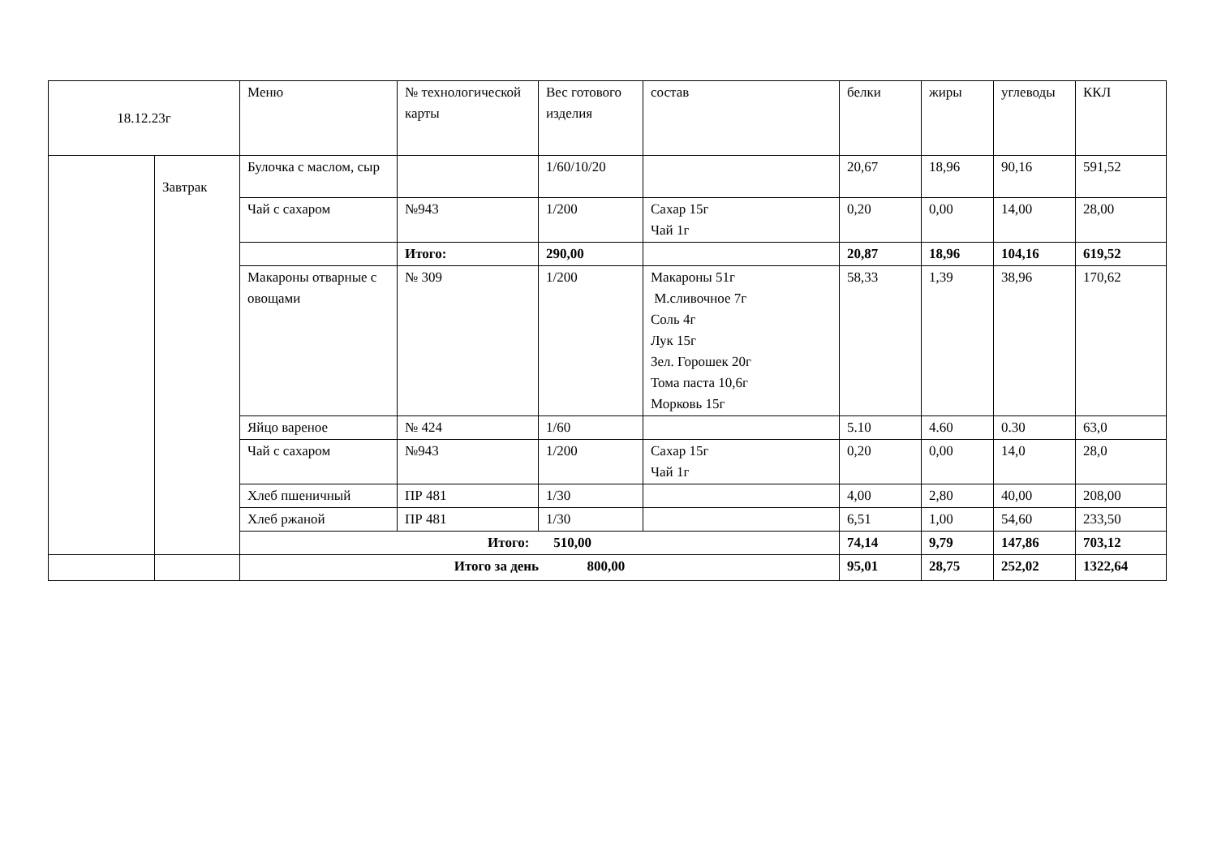| 18.12.23г | | Меню | № технологической карты | Вес готового изделия | состав | белки | жиры | углеводы | ККЛ |
| | Завтрак | Булочка с маслом, сыр | | 1/60/10/20 | | 20,67 | 18,96 | 90,16 | 591,52 |
| | | Чай с сахаром | №943 | 1/200 | Сахар 15г Чай 1г | 0,20 | 0,00 | 14,00 | 28,00 |
| | | | Итого: | 290,00 | | 20,87 | 18,96 | 104,16 | 619,52 |
| | | Макароны отварные с овощами | № 309 | 1/200 | Макароны 51г М.сливочное 7г Соль 4г Лук 15г Зел. Горошек 20г Тома паста 10,6г Морковь 15г | 58,33 | 1,39 | 38,96 | 170,62 |
| | | Яйцо вареное | № 424 | 1/60 | | 5.10 | 4.60 | 0.30 | 63,0 |
| | | Чай с сахаром | №943 | 1/200 | Сахар 15г Чай 1г | 0,20 | 0,00 | 14,0 | 28,0 |
| | | Хлеб пшеничный | ПР 481 | 1/30 | | 4,00 | 2,80 | 40,00 | 208,00 |
| | | Хлеб ржаной | ПР 481 | 1/30 | | 6,51 | 1,00 | 54,60 | 233,50 |
| | | Итого: 510,00 | | | | 74,14 | 9,79 | 147,86 | 703,12 |
| | | Итого за день 800,00 | | | | 95,01 | 28,75 | 252,02 | 1322,64 |